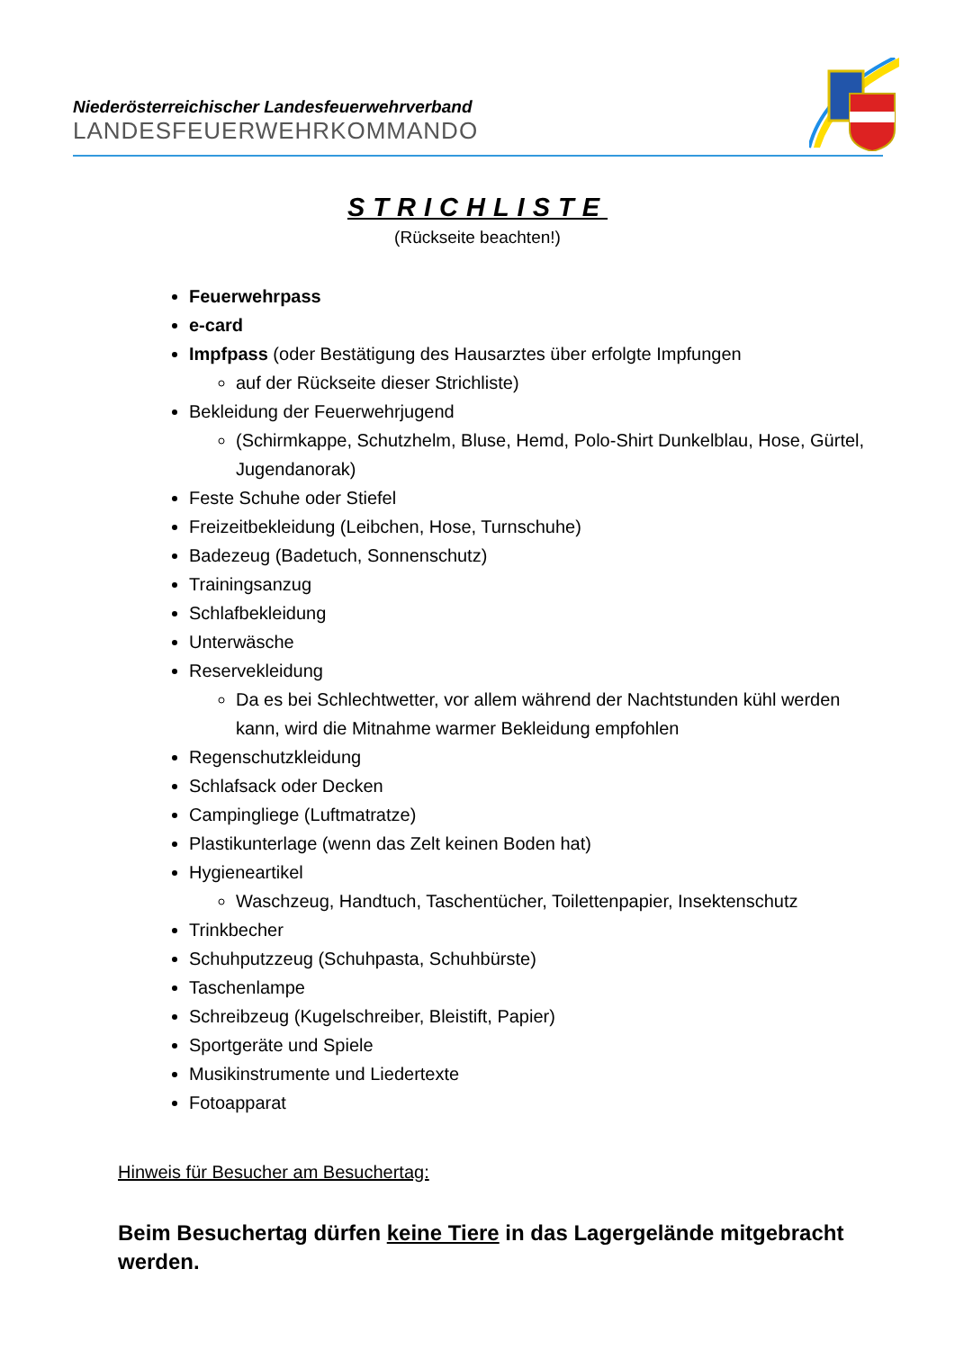Niederösterreichischer Landesfeuerwehrverband
LANDESFEUERWEHRKOMMANDO
STRICHLISTE
(Rückseite beachten!)
Feuerwehrpass
e-card
Impfpass (oder Bestätigung des Hausarztes über erfolgte Impfungen
auf der Rückseite dieser Strichliste)
Bekleidung der Feuerwehrjugend
(Schirmkappe, Schutzhelm, Bluse, Hemd, Polo-Shirt Dunkelblau, Hose, Gürtel, Jugendanorak)
Feste Schuhe oder Stiefel
Freizeitbekleidung (Leibchen, Hose, Turnschuhe)
Badezeug (Badetuch, Sonnenschutz)
Trainingsanzug
Schlafbekleidung
Unterwäsche
Reservekleidung
Da es bei Schlechtwetter, vor allem während der Nachtstunden kühl werden kann, wird die Mitnahme warmer Bekleidung empfohlen
Regenschutzkleidung
Schlafsack oder Decken
Campingliege (Luftmatratze)
Plastikunterlage (wenn das Zelt keinen Boden hat)
Hygieneartikel
Waschzeug, Handtuch, Taschentücher, Toilettenpapier, Insektenschutz
Trinkbecher
Schuhputzzeug (Schuhpasta, Schuhbürste)
Taschenlampe
Schreibzeug (Kugelschreiber, Bleistift, Papier)
Sportgeräte und Spiele
Musikinstrumente und Liedertexte
Fotoapparat
Hinweis für Besucher am Besuchertag:
Beim Besuchertag dürfen keine Tiere in das Lagergelände mitgebracht werden.